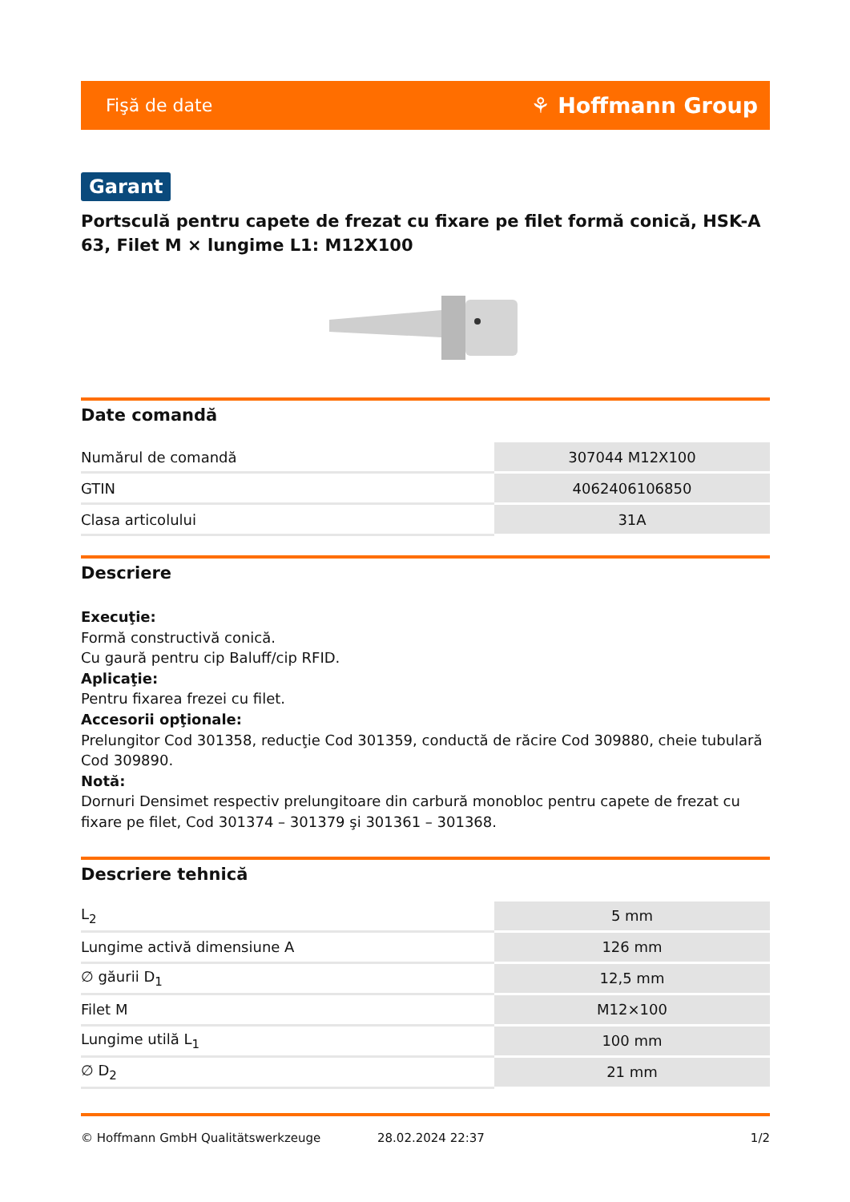Fişă de date ⚘ Hoffmann Group
Garant
Portsculă pentru capete de frezat cu fixare pe filet formă conică, HSK-A 63, Filet M × lungime L1: M12X100
Date comandă
| Numărul de comandă | 307044 M12X100 |
| GTIN | 4062406106850 |
| Clasa articolului | 31A |
Descriere
Execuţie:
Formă constructivă conică.
Cu gaură pentru cip Baluff/cip RFID.
Aplicaţie:
Pentru fixarea frezei cu filet.
Accesorii opţionale:
Prelungitor Cod 301358, reducţie Cod 301359, conductă de răcire Cod 309880, cheie tubulară Cod 309890.
Notă:
Dornuri Densimet respectiv prelungitoare din carbură monobloc pentru capete de frezat cu fixare pe filet, Cod 301374 – 301379 şi 301361 – 301368.
Descriere tehnică
| L<sub>2</sub> | 5 mm |
| Lungime activă dimensiune A | 126 mm |
| ∅ găurii D<sub>1</sub> | 12,5 mm |
| Filet M | M12×100 |
| Lungime utilă L<sub>1</sub> | 100 mm |
| ∅ D<sub>2</sub> | 21 mm |
© Hoffmann GmbH Qualitätswerkzeuge 28.02.2024 22:37 1/2